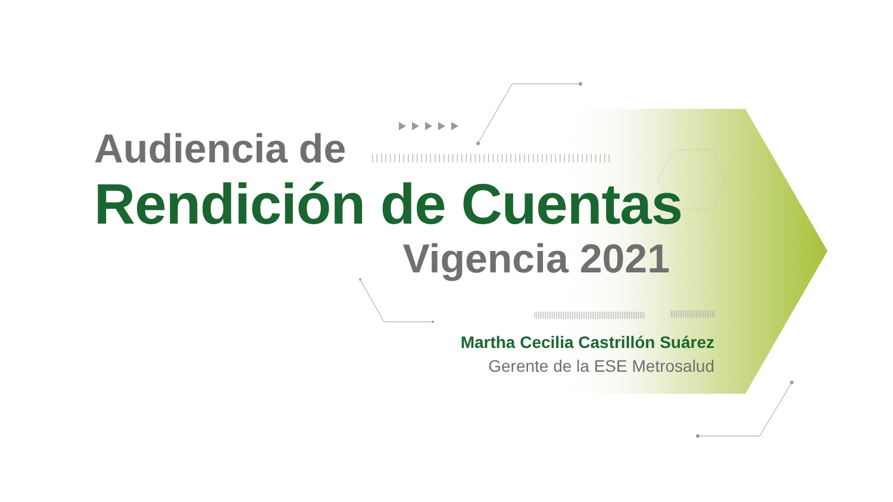Audiencia de
Rendición de Cuentas
Vigencia 2021
Martha Cecilia Castrillón Suárez
Gerente de la ESE Metrosalud